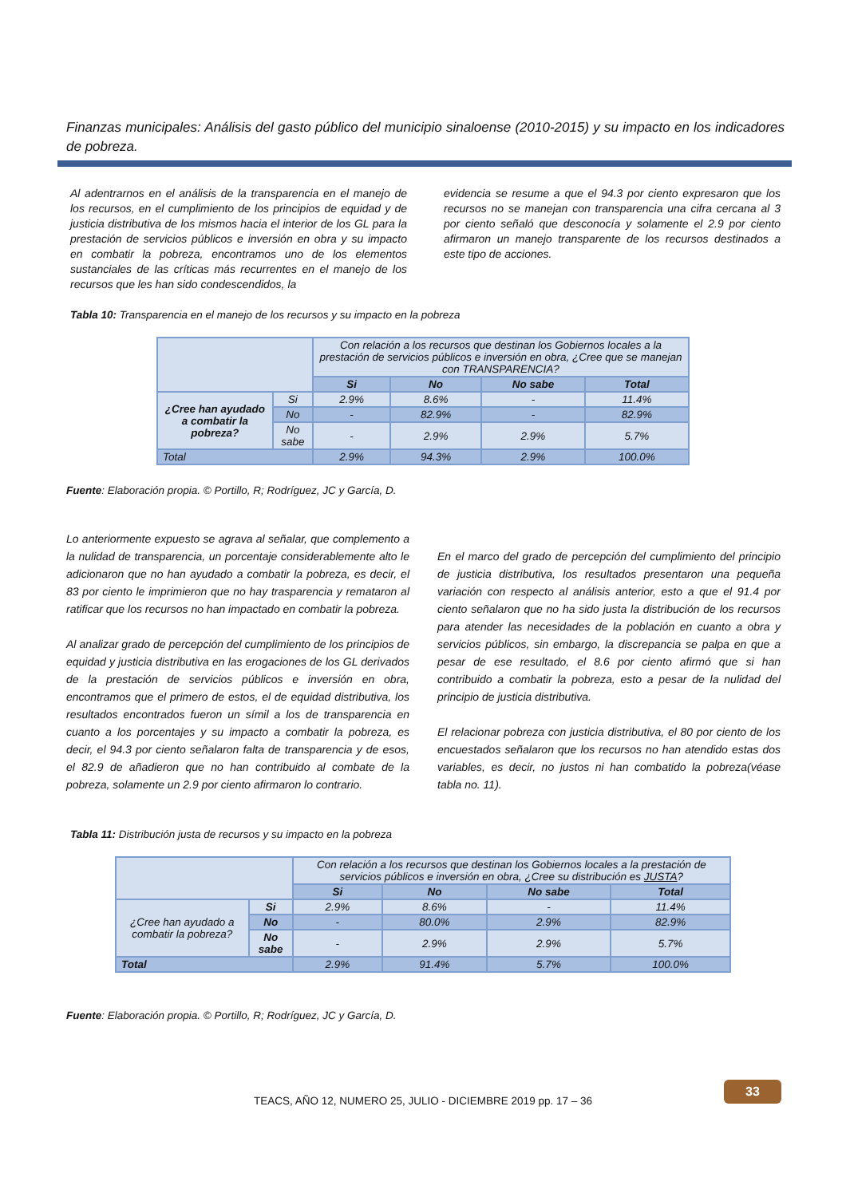Finanzas municipales: Análisis del gasto público del municipio sinaloense (2010-2015) y su impacto en los indicadores de pobreza.
Al adentrarnos en el análisis de la transparencia en el manejo de los recursos, en el cumplimiento de los principios de equidad y de justicia distributiva de los mismos hacia el interior de los GL para la prestación de servicios públicos e inversión en obra y su impacto en combatir la pobreza, encontramos uno de los elementos sustanciales de las críticas más recurrentes en el manejo de los recursos que les han sido condescendidos, la
evidencia se resume a que el 94.3 por ciento expresaron que los recursos no se manejan con transparencia una cifra cercana al 3 por ciento señaló que desconocía y solamente el 2.9 por ciento afirmaron un manejo transparente de los recursos destinados a este tipo de acciones.
Tabla 10: Transparencia en el manejo de los recursos y su impacto en la pobreza
| | | Con relación a los recursos que destinan los Gobiernos locales a la prestación de servicios públicos e inversión en obra, ¿Cree que se manejan con TRANSPARENCIA? | | | |
| | | Si | No | No sabe | Total |
| ¿Cree han ayudado a combatir la pobreza? | Si | 2.9% | 8.6% | - | 11.4% |
| | No | - | 82.9% | - | 82.9% |
| | No sabe | - | 2.9% | 2.9% | 5.7% |
| Total | | 2.9% | 94.3% | 2.9% | 100.0% |
Fuente: Elaboración propia. © Portillo, R; Rodríguez, JC y García, D.
Lo anteriormente expuesto se agrava al señalar, que complemento a la nulidad de transparencia, un porcentaje considerablemente alto le adicionaron que no han ayudado a combatir la pobreza, es decir, el 83 por ciento le imprimieron que no hay trasparencia y remataron al ratificar que los recursos no han impactado en combatir la pobreza.
Al analizar grado de percepción del cumplimiento de los principios de equidad y justicia distributiva en las erogaciones de los GL derivados de la prestación de servicios públicos e inversión en obra, encontramos que el primero de estos, el de equidad distributiva, los resultados encontrados fueron un símil a los de transparencia en cuanto a los porcentajes y su impacto a combatir la pobreza, es decir, el 94.3 por ciento señalaron falta de transparencia y de esos, el 82.9 de añadieron que no han contribuido al combate de la pobreza, solamente un 2.9 por ciento afirmaron lo contrario.
En el marco del grado de percepción del cumplimiento del principio de justicia distributiva, los resultados presentaron una pequeña variación con respecto al análisis anterior, esto a que el 91.4 por ciento señalaron que no ha sido justa la distribución de los recursos para atender las necesidades de la población en cuanto a obra y servicios públicos, sin embargo, la discrepancia se palpa en que a pesar de ese resultado, el 8.6 por ciento afirmó que si han contribuido a combatir la pobreza, esto a pesar de la nulidad del principio de justicia distributiva.
El relacionar pobreza con justicia distributiva, el 80 por ciento de los encuestados señalaron que los recursos no han atendido estas dos variables, es decir, no justos ni han combatido la pobreza(véase tabla no. 11).
Tabla 11: Distribución justa de recursos y su impacto en la pobreza
| | | Con relación a los recursos que destinan los Gobiernos locales a la prestación de servicios públicos e inversión en obra, ¿Cree su distribución es JUSTA ? | | | |
| | | Si | No | No sabe | Total |
| ¿Cree han ayudado a combatir la pobreza? | Si | 2.9% | 8.6% | - | 11.4% |
| | No | - | 80.0% | 2.9% | 82.9% |
| | No sabe | - | 2.9% | 2.9% | 5.7% |
| Total | | 2.9% | 91.4% | 5.7% | 100.0% |
Fuente: Elaboración propia. © Portillo, R; Rodríguez, JC y García, D.
33
TEACS, AÑO 12, NUMERO 25, JULIO - DICIEMBRE 2019 pp. 17 – 36